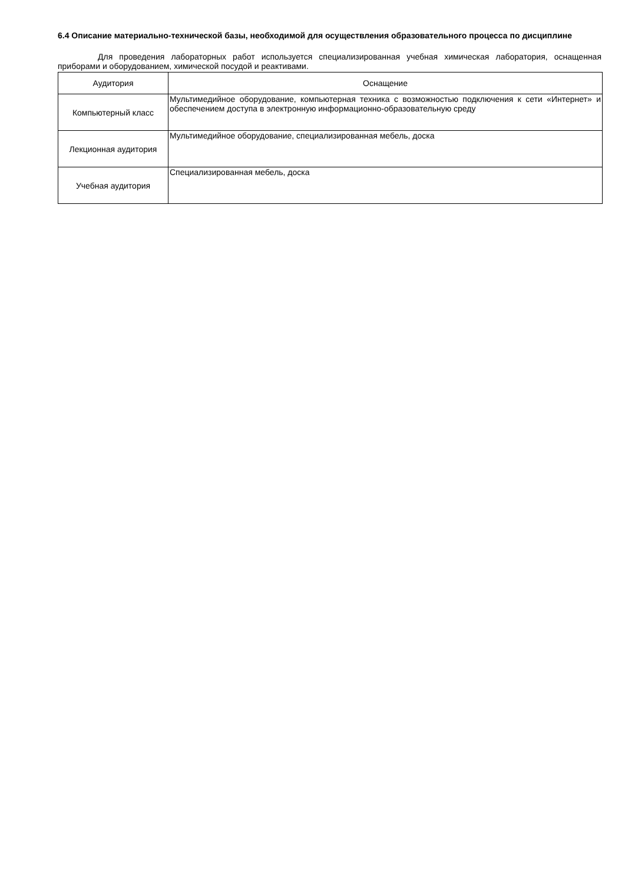6.4 Описание материально-технической базы, необходимой для осуществления образовательного процесса по дисциплине
Для проведения лабораторных работ используется специализированная учебная химическая лаборатория, оснащенная приборами и оборудованием, химической посудой и реактивами.
| Аудитория | Оснащение |
| --- | --- |
| Компьютерный класс | Мультимедийное оборудование, компьютерная техника с возможностью подключения к сети «Интернет» и обеспечением доступа в электронную информационно-образовательную среду |
| Лекционная аудитория | Мультимедийное оборудование, специализированная мебель, доска |
| Учебная аудитория | Специализированная мебель, доска |